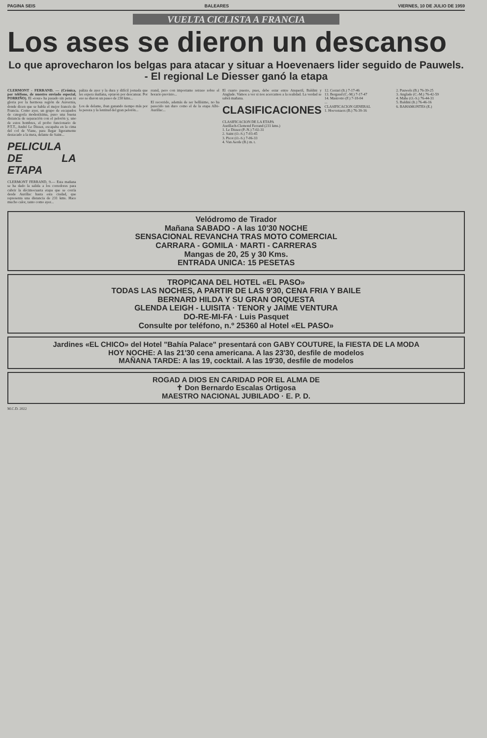PAGINA SEIS BALEARES VIERNES, 10 DE JULIO DE 1959
VUELTA CICLISTA A FRANCIA
Los ases se dieron un descanso
Lo que aprovecharon los belgas para atacar y situar a Hoevenaers lider seguido de Pauwels. - El regional Le Diesser ganó la etapa
CLERMONT - FERRAND. — (Crónica, por teléfono, de nuestro enviado especial, PORRIÑO). El «tour» ha pasado sin pena ni gloria por la hermosa región de Auvernia, donde dicen que se habla el mejor francés de Francia. Como ayer, un grupo de escapados de categoría modestísima, puso una buena distancia de separación con el pelotón y, uno de estos hombres, el probo funcionario de P.T.T., André Le Dissez, escapaba en la cima del col de Viane, para llegar ligeramente destacado a la meta, delante de Saint...
PELICULA DE LA ETAPA
CLERMONT FERRAND, 9.— Esta mañana se ha dado la salida a los corredores para cubrir la décimocuarta etapa que se corría desde Aurillac hasta esta ciudad, que representa una distancia de 231 kms. Hace mucho calor, tanto como ayer...
paliza de ayer y la dura y difícil jornada que les espera mañana, optaron por descansar. Por eso se dieron un paseo de 230 kms...
Los de delante, iban ganando tiempo más por la pereza y la lentitud del gran pelotón...
rrand, pero con importante retraso sobre el horario previsto...
El recorrido, además de ser bellísimo, no ha parecido tan duro como el de la etapa Albi-Aurillac...
El cuarto puesto, pues, debe estar entre Anquetil, Baldini y Anglade. Vamos a ver si nos acercamos a la realidad. La verdad se sabrá mañana.
CLASIFICACIONES
CLASIFICACION DE LA ETAPA
Aurillach-Clemond Ferrand (231 kms.)
1. Le Dissez (P.-N.) 7-02-31
2. Saint (O.-S.) 7-03-45
3. Picot (O.-S.) 7-06-33
4. Van Aerde (B.) m. t.
12. Cestari (It.) 7-17-46
13. Bergaud (C.-M.) 7-17-47
14. Mastrotto (F.) 7-18-04
...
CLASIFICACION GENERAL
1. Hoevenaers (B.) 76-39-16
2. Pauwels (B.) 76-39-25
3. Anglade (C.-M.) 76-42-59
4. Mahe (O.-S.) 76-44-31
5. Baldini (It.) 76-46-16
6. BAHAMONTES (E.)
Velódromo de Tirador
Mañana SABADO - A las 10'30 NOCHE
SENSACIONAL REVANCHA TRAS MOTO COMERCIAL
CARRARA - GOMILA · MARTI - CARRERAS
Mangas de 20, 25 y 30 Kms.
ENTRADA UNICA: 15 PESETAS
TROPICANA DEL HOTEL «EL PASO»
TODAS LAS NOCHES, A PARTIR DE LAS 9'30, CENA FRIA Y BAILE
BERNARD HILDA Y SU GRAN ORQUESTA
GLENDA LEIGH - LUISITA · TENOR y JAIME VENTURA
DO-RE-MI-FA · Luis Pasquet
Consulte por teléfono, n.º 25360 al Hotel «EL PASO»
Jardines «EL CHICO» del Hotel "Bahía Palace" presentará con GABY COUTURE, la FIESTA DE LA MODA
HOY NOCHE: A las 21'30 cena americana. A las 23'30, desfile de modelos
MAÑANA TARDE: A las 19, cocktail. A las 19'30, desfile de modelos
ROGAD A DIOS EN CARIDAD POR EL ALMA DE
✝ Don Bernardo Escalas Ortigosa
MAESTRO NACIONAL JUBILADO · E. P. D.
M.C.D. 2022